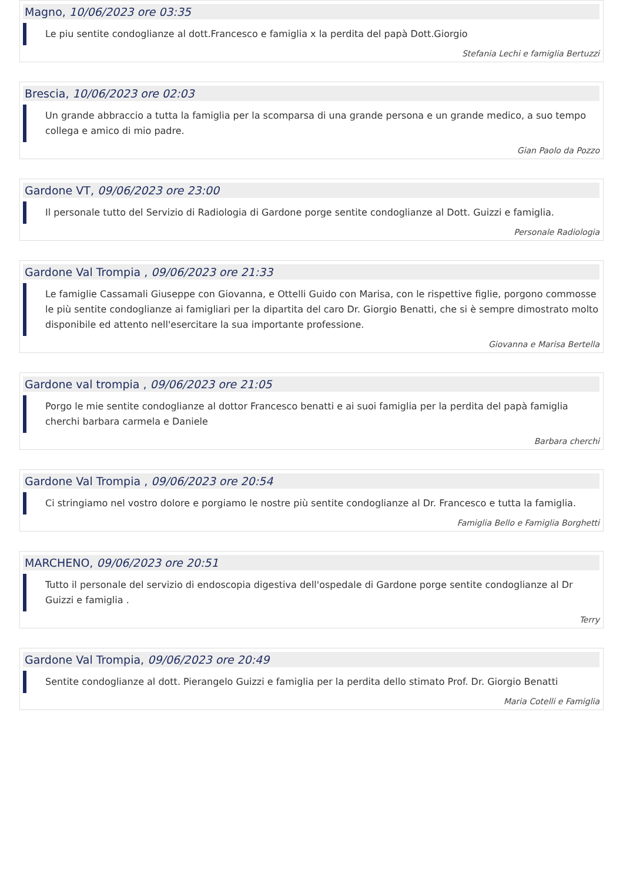Magno, 10/06/2023 ore 03:35
Le piu sentite condoglianze al dott.Francesco e famiglia x la perdita del papà Dott.Giorgio
Stefania Lechi e famiglia Bertuzzi
Brescia, 10/06/2023 ore 02:03
Un grande abbraccio a tutta la famiglia per la scomparsa di una grande persona e un grande medico, a suo tempo collega e amico di mio padre.
Gian Paolo da Pozzo
Gardone VT, 09/06/2023 ore 23:00
Il personale tutto del Servizio di Radiologia di Gardone porge sentite condoglianze al Dott. Guizzi e famiglia.
Personale Radiologia
Gardone Val Trompia , 09/06/2023 ore 21:33
Le famiglie Cassamali Giuseppe con Giovanna, e Ottelli Guido con Marisa, con le rispettive figlie, porgono commosse le più sentite condoglianze ai famigliari per la dipartita del caro Dr. Giorgio Benatti, che si è sempre dimostrato molto disponibile ed attento nell'esercitare la sua importante professione.
Giovanna e Marisa Bertella
Gardone val trompia , 09/06/2023 ore 21:05
Porgo le mie sentite condoglianze al dottor Francesco benatti e ai suoi famiglia per la perdita del papà famiglia cherchi barbara carmela e Daniele
Barbara cherchi
Gardone Val Trompia , 09/06/2023 ore 20:54
Ci stringiamo nel vostro dolore e porgiamo le nostre più sentite condoglianze al Dr. Francesco e tutta la famiglia.
Famiglia Bello e Famiglia Borghetti
MARCHENO, 09/06/2023 ore 20:51
Tutto il personale del servizio di endoscopia digestiva dell'ospedale di Gardone porge sentite condoglianze al Dr Guizzi e famiglia .
Terry
Gardone Val Trompia, 09/06/2023 ore 20:49
Sentite condoglianze al dott. Pierangelo Guizzi e famiglia per la perdita dello stimato Prof. Dr. Giorgio Benatti
Maria Cotelli e Famiglia